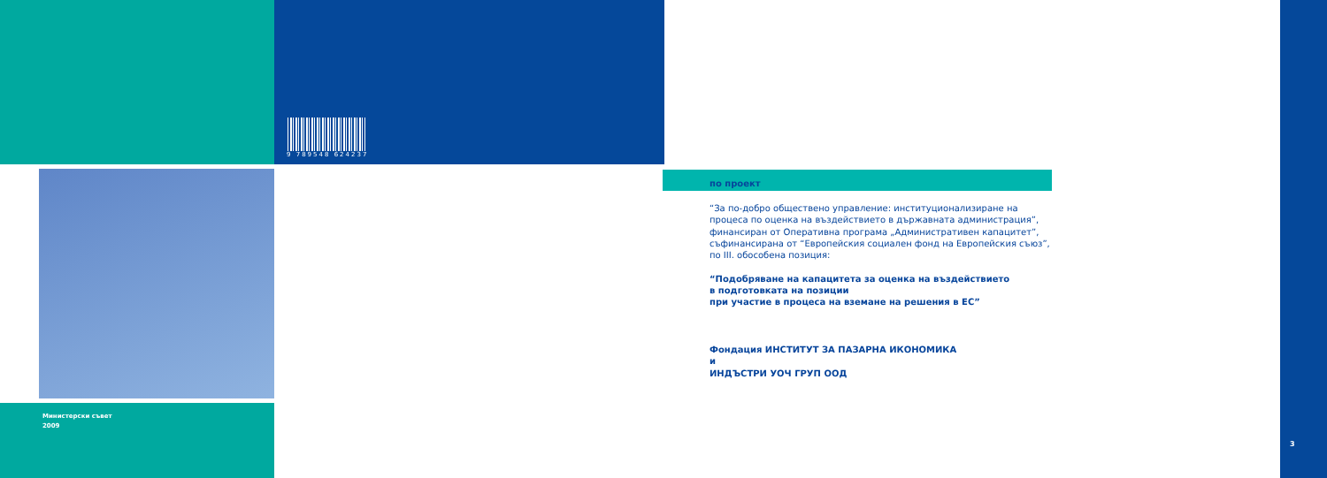9 789548 624237
Министерски съвет
2009
по проект
“За по-добро обществено управление: институционализиране на
процеса по оценка на въздействието в държавната администрация”,
финансиран от Оперативна програма „Административен капацитет”,
съфинансирана от “Европейския социален фонд на Европейския съюз”,
по III. обособена позиция:
“Подобряване на капацитета за оценка на въздействието
в подготовката на позиции
при участие в процеса на вземане на решения в ЕС”
Фондация ИНСТИТУТ ЗА ПАЗАРНА ИКОНОМИКА
и
ИНДЪСТРИ УОЧ ГРУП ООД
3